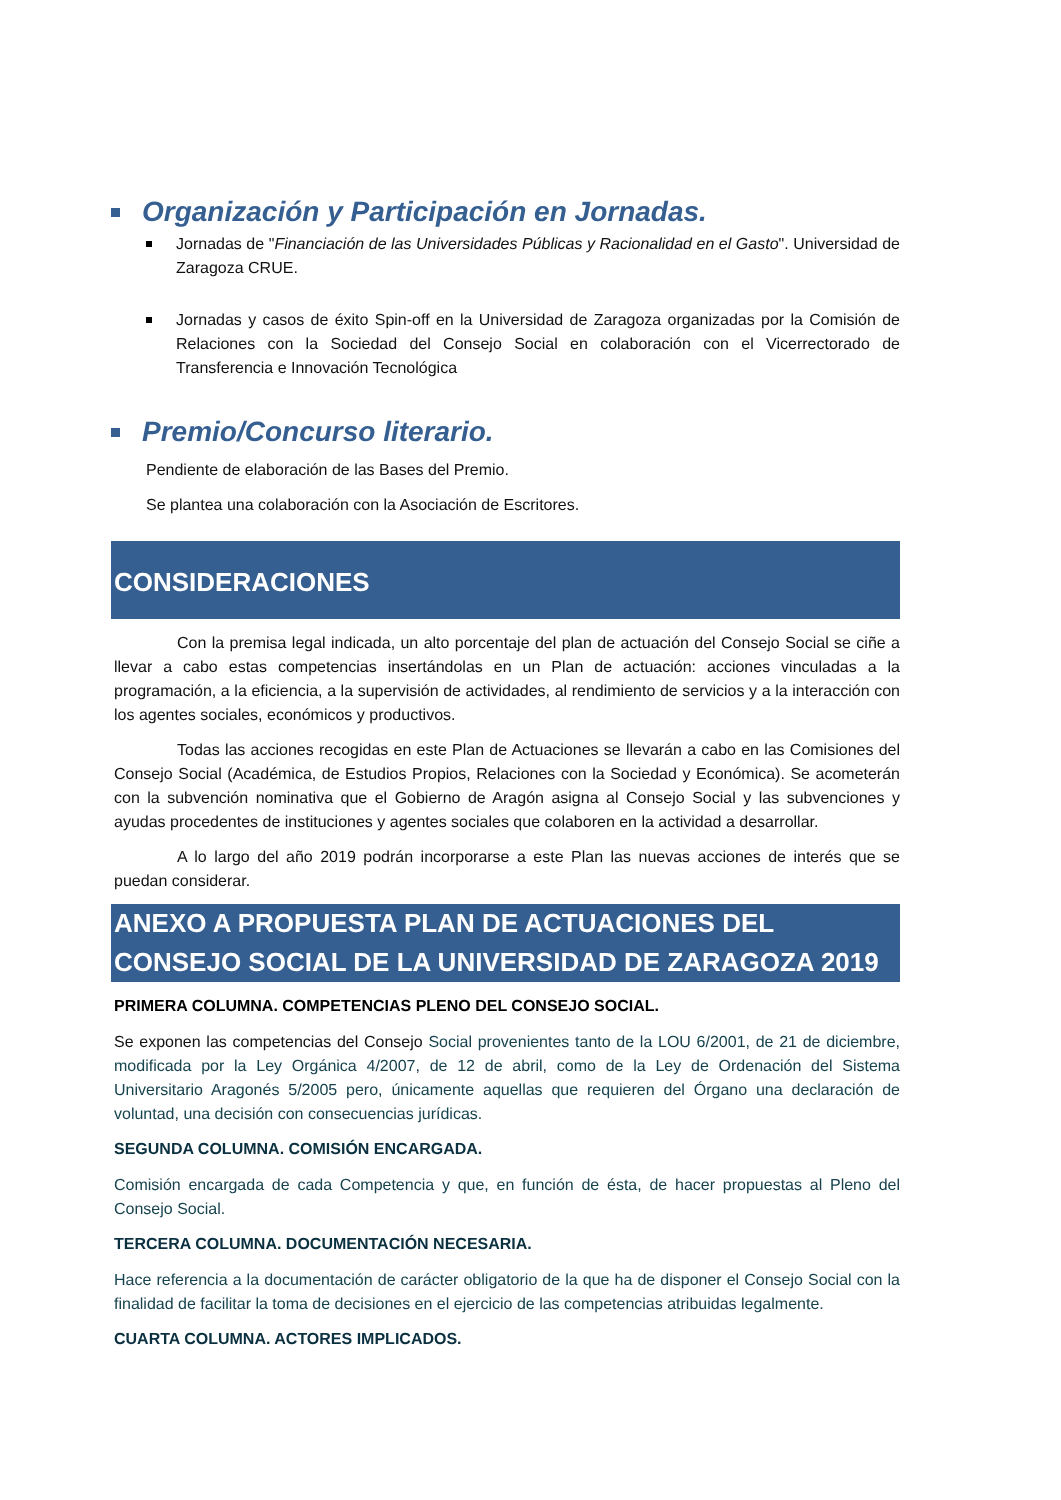Organización y Participación en Jornadas.
Jornadas de "Financiación de las Universidades Públicas y Racionalidad en el Gasto". Universidad de Zaragoza CRUE.
Jornadas y casos de éxito Spin-off en la Universidad de Zaragoza organizadas por la Comisión de Relaciones con la Sociedad del Consejo Social en colaboración con el Vicerrectorado de Transferencia e Innovación Tecnológica
Premio/Concurso literario.
Pendiente de elaboración de las Bases del Premio.
Se plantea una colaboración con la Asociación de Escritores.
CONSIDERACIONES
Con la premisa legal indicada, un alto porcentaje del plan de actuación del Consejo Social se ciñe a llevar a cabo estas competencias insertándolas en un Plan de actuación: acciones vinculadas a la programación, a la eficiencia, a la supervisión de actividades, al rendimiento de servicios y a la interacción con los agentes sociales, económicos y productivos.
Todas las acciones recogidas en este Plan de Actuaciones se llevarán a cabo en las Comisiones del Consejo Social (Académica, de Estudios Propios, Relaciones con la Sociedad y Económica). Se acometerán con la subvención nominativa que el Gobierno de Aragón asigna al Consejo Social y las subvenciones y ayudas procedentes de instituciones y agentes sociales que colaboren en la actividad a desarrollar.
A lo largo del año 2019 podrán incorporarse a este Plan las nuevas acciones de interés que se puedan considerar.
ANEXO A PROPUESTA PLAN DE ACTUACIONES DEL CONSEJO SOCIAL DE LA UNIVERSIDAD DE ZARAGOZA 2019
PRIMERA COLUMNA. COMPETENCIAS PLENO DEL CONSEJO SOCIAL.
Se exponen las competencias del Consejo Social provenientes tanto de la LOU 6/2001, de 21 de diciembre, modificada por la Ley Orgánica 4/2007, de 12 de abril, como de la Ley de Ordenación del Sistema Universitario Aragonés 5/2005 pero, únicamente aquellas que requieren del Órgano una declaración de voluntad, una decisión con consecuencias jurídicas.
SEGUNDA COLUMNA. COMISIÓN ENCARGADA.
Comisión encargada de cada Competencia y que, en función de ésta, de hacer propuestas al Pleno del Consejo Social.
TERCERA COLUMNA. DOCUMENTACIÓN NECESARIA.
Hace referencia a la documentación de carácter obligatorio de la que ha de disponer el Consejo Social con la finalidad de facilitar la toma de decisiones en el ejercicio de las competencias atribuidas legalmente.
CUARTA COLUMNA. ACTORES IMPLICADOS.